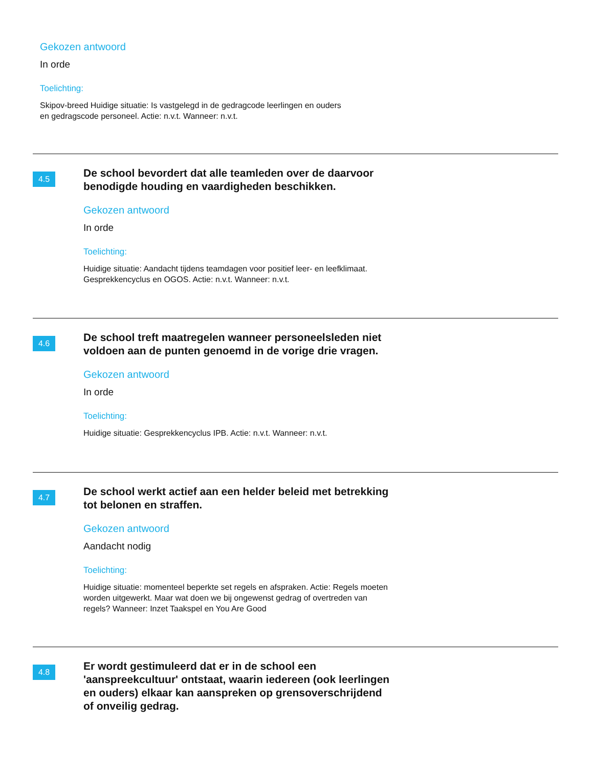Gekozen antwoord
In orde
Toelichting:
Skipov-breed Huidige situatie: Is vastgelegd in de gedragcode leerlingen en ouders en gedragscode personeel. Actie: n.v.t. Wanneer: n.v.t.
4.5
De school bevordert dat alle teamleden over de daarvoor benodigde houding en vaardigheden beschikken.
Gekozen antwoord
In orde
Toelichting:
Huidige situatie: Aandacht tijdens teamdagen voor positief leer- en leefklimaat. Gesprekkencyclus en OGOS. Actie: n.v.t. Wanneer: n.v.t.
4.6
De school treft maatregelen wanneer personeelsleden niet voldoen aan de punten genoemd in de vorige drie vragen.
Gekozen antwoord
In orde
Toelichting:
Huidige situatie: Gesprekkencyclus IPB. Actie: n.v.t. Wanneer: n.v.t.
4.7
De school werkt actief aan een helder beleid met betrekking tot belonen en straffen.
Gekozen antwoord
Aandacht nodig
Toelichting:
Huidige situatie: momenteel beperkte set regels en afspraken. Actie: Regels moeten worden uitgewerkt. Maar wat doen we bij ongewenst gedrag of overtreden van regels? Wanneer: Inzet Taakspel en You Are Good
4.8
Er wordt gestimuleerd dat er in de school een 'aanspreekcultuur' ontstaat, waarin iedereen (ook leerlingen en ouders) elkaar kan aanspreken op grensoverschrijdend of onveilig gedrag.